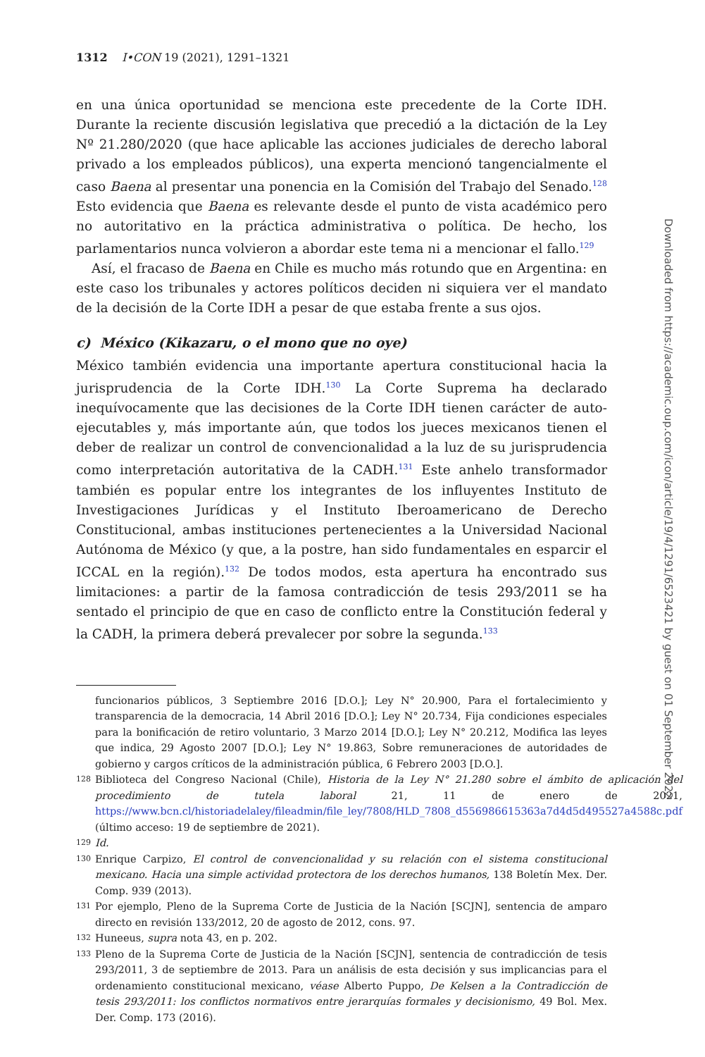1312 I•CON 19 (2021), 1291–1321
en una única oportunidad se menciona este precedente de la Corte IDH. Durante la reciente discusión legislativa que precedió a la dictación de la Ley Nº 21.280/2020 (que hace aplicable las acciones judiciales de derecho laboral privado a los empleados públicos), una experta mencionó tangencialmente el caso Baena al presentar una ponencia en la Comisión del Trabajo del Senado.<sup>128</sup> Esto evidencia que Baena es relevante desde el punto de vista académico pero no autoritativo en la práctica administrativa o política. De hecho, los parlamentarios nunca volvieron a abordar este tema ni a mencionar el fallo.<sup>129</sup>
Así, el fracaso de Baena en Chile es mucho más rotundo que en Argentina: en este caso los tribunales y actores políticos deciden ni siquiera ver el mandato de la decisión de la Corte IDH a pesar de que estaba frente a sus ojos.
c) México (Kikazaru, o el mono que no oye)
México también evidencia una importante apertura constitucional hacia la jurisprudencia de la Corte IDH.<sup>130</sup> La Corte Suprema ha declarado inequívocamente que las decisiones de la Corte IDH tienen carácter de auto-ejecutables y, más importante aún, que todos los jueces mexicanos tienen el deber de realizar un control de convencionalidad a la luz de su jurisprudencia como interpretación autoritativa de la CADH.<sup>131</sup> Este anhelo transformador también es popular entre los integrantes de los influyentes Instituto de Investigaciones Jurídicas y el Instituto Iberoamericano de Derecho Constitucional, ambas instituciones pertenecientes a la Universidad Nacional Autónoma de México (y que, a la postre, han sido fundamentales en esparcir el ICCAL en la región).<sup>132</sup> De todos modos, esta apertura ha encontrado sus limitaciones: a partir de la famosa contradicción de tesis 293/2011 se ha sentado el principio de que en caso de conflicto entre la Constitución federal y la CADH, la primera deberá prevalecer por sobre la segunda.<sup>133</sup>
funcionarios públicos, 3 Septiembre 2016 [D.O.]; Ley N° 20.900, Para el fortalecimiento y transparencia de la democracia, 14 Abril 2016 [D.O.]; Ley N° 20.734, Fija condiciones especiales para la bonificación de retiro voluntario, 3 Marzo 2014 [D.O.]; Ley N° 20.212, Modifica las leyes que indica, 29 Agosto 2007 [D.O.]; Ley N° 19.863, Sobre remuneraciones de autoridades de gobierno y cargos críticos de la administración pública, 6 Febrero 2003 [D.O.].
128 Biblioteca del Congreso Nacional (Chile), Historia de la Ley N° 21.280 sobre el ámbito de aplicación del procedimiento de tutela laboral 21, 11 de enero de 2021, https://www.bcn.cl/historiadelaley/fileadmin/file_ley/7808/HLD_7808_d556986615363a7d4d5d495527a4588c.pdf (último acceso: 19 de septiembre de 2021).
129 Id.
130 Enrique Carpizo, El control de convencionalidad y su relación con el sistema constitucional mexicano. Hacia una simple actividad protectora de los derechos humanos, 138 Boletín Mex. Der. Comp. 939 (2013).
131 Por ejemplo, Pleno de la Suprema Corte de Justicia de la Nación [SCJN], sentencia de amparo directo en revisión 133/2012, 20 de agosto de 2012, cons. 97.
132 Huneeus, supra nota 43, en p. 202.
133 Pleno de la Suprema Corte de Justicia de la Nación [SCJN], sentencia de contradicción de tesis 293/2011, 3 de septiembre de 2013. Para un análisis de esta decisión y sus implicancias para el ordenamiento constitucional mexicano, véase Alberto Puppo, De Kelsen a la Contradicción de tesis 293/2011: los conflictos normativos entre jerarquías formales y decisionismo, 49 Bol. Mex. Der. Comp. 173 (2016).
Downloaded from https://academic.oup.com/icon/article/19/4/1291/6523421 by guest on 01 September 2022